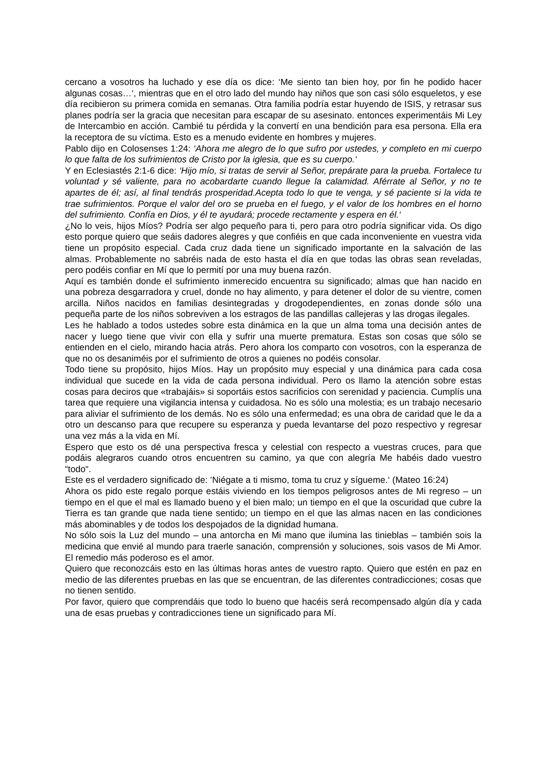cercano a vosotros ha luchado y ese día os dice: ‘Me siento tan bien hoy, por fin he podido hacer algunas cosas…‘, mientras que en el otro lado del mundo hay niños que son casi sólo esqueletos, y ese día recibieron su primera comida en semanas. Otra familia podría estar huyendo de ISIS, y retrasar sus planes podría ser la gracia que necesitan para escapar de su asesinato. entonces experimentáis Mi Ley de Intercambio en acción. Cambié tu pérdida y la convertí en una bendición para esa persona. Ella era la receptora de su víctima. Esto es a menudo evidente en hombres y mujeres.
Pablo dijo en Colosenses 1:24: ‘Ahora me alegro de lo que sufro por ustedes, y completo en mi cuerpo lo que falta de los sufrimientos de Cristo por la iglesia, que es su cuerpo.‘
Y en Eclesiastés 2:1-6 dice: ‘Hijo mío, si tratas de servir al Señor, prepárate para la prueba. Fortalece tu voluntad y sé valiente, para no acobardarte cuando llegue la calamidad. Aférrate al Señor, y no te apartes de él; así, al final tendrás prosperidad.Acepta todo lo que te venga, y sé paciente si la vida te trae sufrimientos. Porque el valor del oro se prueba en el fuego, y el valor de los hombres en el horno del sufrimiento. Confía en Dios, y él te ayudará; procede rectamente y espera en él.‘
¿No lo veis, hijos Míos? Podría ser algo pequeño para ti, pero para otro podría significar vida. Os digo esto porque quiero que seáis dadores alegres y que confiéis en que cada inconveniente en vuestra vida tiene un propósito especial. Cada cruz dada tiene un significado importante en la salvación de las almas. Probablemente no sabréis nada de esto hasta el día en que todas las obras sean reveladas, pero podéis confiar en Mí que lo permití por una muy buena razón.
Aquí es también donde el sufrimiento inmerecido encuentra su significado; almas que han nacido en una pobreza desgarradora y cruel, donde no hay alimento, y para detener el dolor de su vientre, comen arcilla. Niños nacidos en familias desintegradas y drogodependientes, en zonas donde sólo una pequeña parte de los niños sobreviven a los estragos de las pandillas callejeras y las drogas ilegales.
Les he hablado a todos ustedes sobre esta dinámica en la que un alma toma una decisión antes de nacer y luego tiene que vivir con ella y sufrir una muerte prematura. Estas son cosas que sólo se entienden en el cielo, mirando hacia atrás. Pero ahora los comparto con vosotros, con la esperanza de que no os desaniméis por el sufrimiento de otros a quienes no podéis consolar.
Todo tiene su propósito, hijos Míos. Hay un propósito muy especial y una dinámica para cada cosa individual que sucede en la vida de cada persona individual. Pero os llamo la atención sobre estas cosas para deciros que «trabajáis» si soportáis estos sacrificios con serenidad y paciencia. Cumplís una tarea que requiere una vigilancia intensa y cuidadosa. No es sólo una molestia; es un trabajo necesario para aliviar el sufrimiento de los demás. No es sólo una enfermedad; es una obra de caridad que le da a otro un descanso para que recupere su esperanza y pueda levantarse del pozo respectivo y regresar una vez más a la vida en Mí.
Espero que esto os dé una perspectiva fresca y celestial con respecto a vuestras cruces, para que podáis alegraros cuando otros encuentren su camino, ya que con alegría Me habéis dado vuestro “todo“.
Este es el verdadero significado de: ‘Niégate a ti mismo, toma tu cruz y sígueme.‘ (Mateo 16:24)
Ahora os pido este regalo porque estáis viviendo en los tiempos peligrosos antes de Mi regreso – un tiempo en el que el mal es llamado bueno y el bien malo; un tiempo en el que la oscuridad que cubre la Tierra es tan grande que nada tiene sentido; un tiempo en el que las almas nacen en las condiciones más abominables y de todos los despojados de la dignidad humana.
No sólo sois la Luz del mundo – una antorcha en Mi mano que ilumina las tinieblas – también sois la medicina que envié al mundo para traerle sanación, comprensión y soluciones, sois vasos de Mi Amor. El remedio más poderoso es el amor.
Quiero que reconozcáis esto en las últimas horas antes de vuestro rapto. Quiero que estén en paz en medio de las diferentes pruebas en las que se encuentran, de las diferentes contradicciones; cosas que no tienen sentido.
Por favor, quiero que comprendáis que todo lo bueno que hacéis será recompensado algún día y cada una de esas pruebas y contradicciones tiene un significado para Mí.